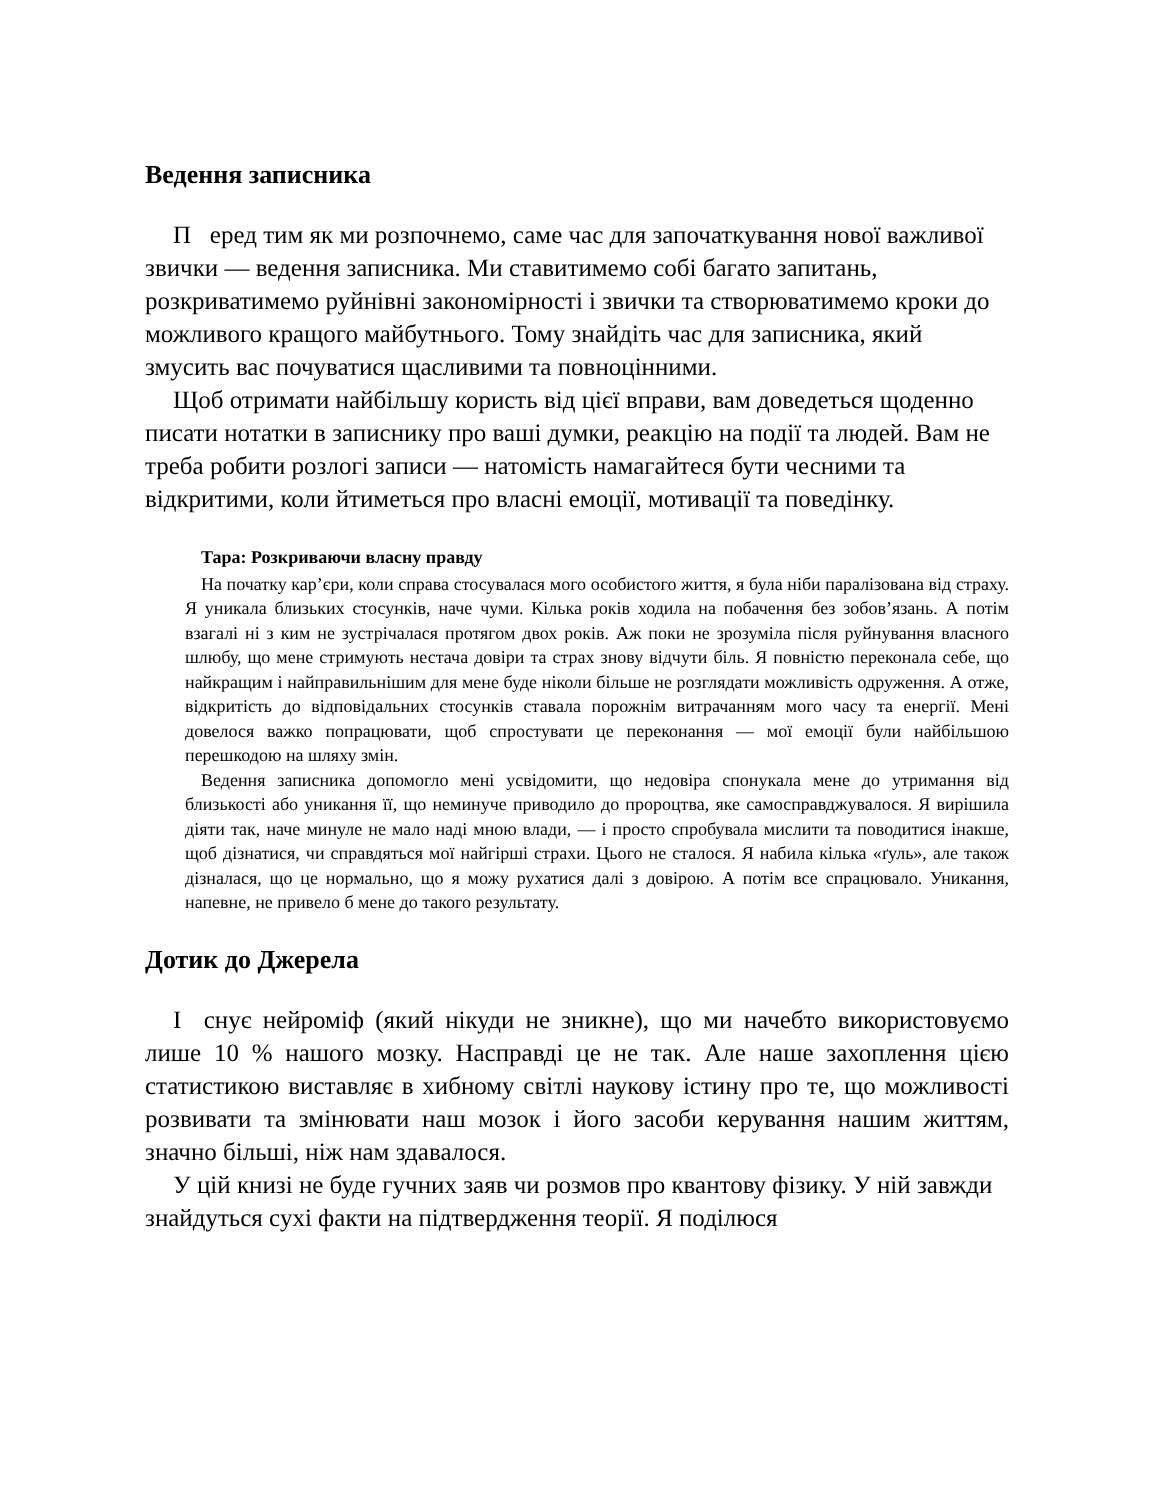Ведення записника
П еред тим як ми розпочнемо, саме час для започаткування нової важливої звички — ведення записника. Ми ставитимемо собі багато запитань, розкриватимемо руйнівні закономірності і звички та створюватимемо кроки до можливого кращого майбутнього. Тому знайдіть час для записника, який змусить вас почуватися щасливими та повноцінними.
Щоб отримати найбільшу користь від цієї вправи, вам доведеться щоденно писати нотатки в записнику про ваші думки, реакцію на події та людей. Вам не треба робити розлогі записи — натомість намагайтеся бути чесними та відкритими, коли йтиметься про власні емоції, мотивації та поведінку.
Тара: Розкриваючи власну правду
На початку кар’єри, коли справа стосувалася мого особистого життя, я була ніби паралізована від страху. Я уникала близьких стосунків, наче чуми. Кілька років ходила на побачення без зобов’язань. А потім взагалі ні з ким не зустрічалася протягом двох років. Аж поки не зрозуміла після руйнування власного шлюбу, що мене стримують нестача довіри та страх знову відчути біль. Я повністю переконала себе, що найкращим і найправильнішим для мене буде ніколи більше не розглядати можливість одруження. А отже, відкритість до відповідальних стосунків ставала порожнім витрачанням мого часу та енергії. Мені довелося важко попрацювати, щоб спростувати це переконання — мої емоції були найбільшою перешкодою на шляху змін.
Ведення записника допомогло мені усвідомити, що недовіра спонукала мене до утримання від близькості або уникання її, що неминуче приводило до пророцтва, яке самосправджувалося. Я вирішила діяти так, наче минуле не мало наді мною влади, — і просто спробувала мислити та поводитися інакше, щоб дізнатися, чи справдяться мої найгірші страхи. Цього не сталося. Я набила кілька «ґуль», але також дізналася, що це нормально, що я можу рухатися далі з довірою. А потім все спрацювало. Уникання, напевне, не привело б мене до такого результату.
Дотик до Джерела
І снує нейроміф (який нікуди не зникне), що ми начебто використовуємо лише 10 % нашого мозку. Насправді це не так. Але наше захоплення цією статистикою виставляє в хибному світлі наукову істину про те, що можливості розвивати та змінювати наш мозок і його засоби керування нашим життям, значно більші, ніж нам здавалося.
У цій книзі не буде гучних заяв чи розмов про квантову фізику. У ній завжди знайдуться сухі факти на підтвердження теорії. Я поділюся